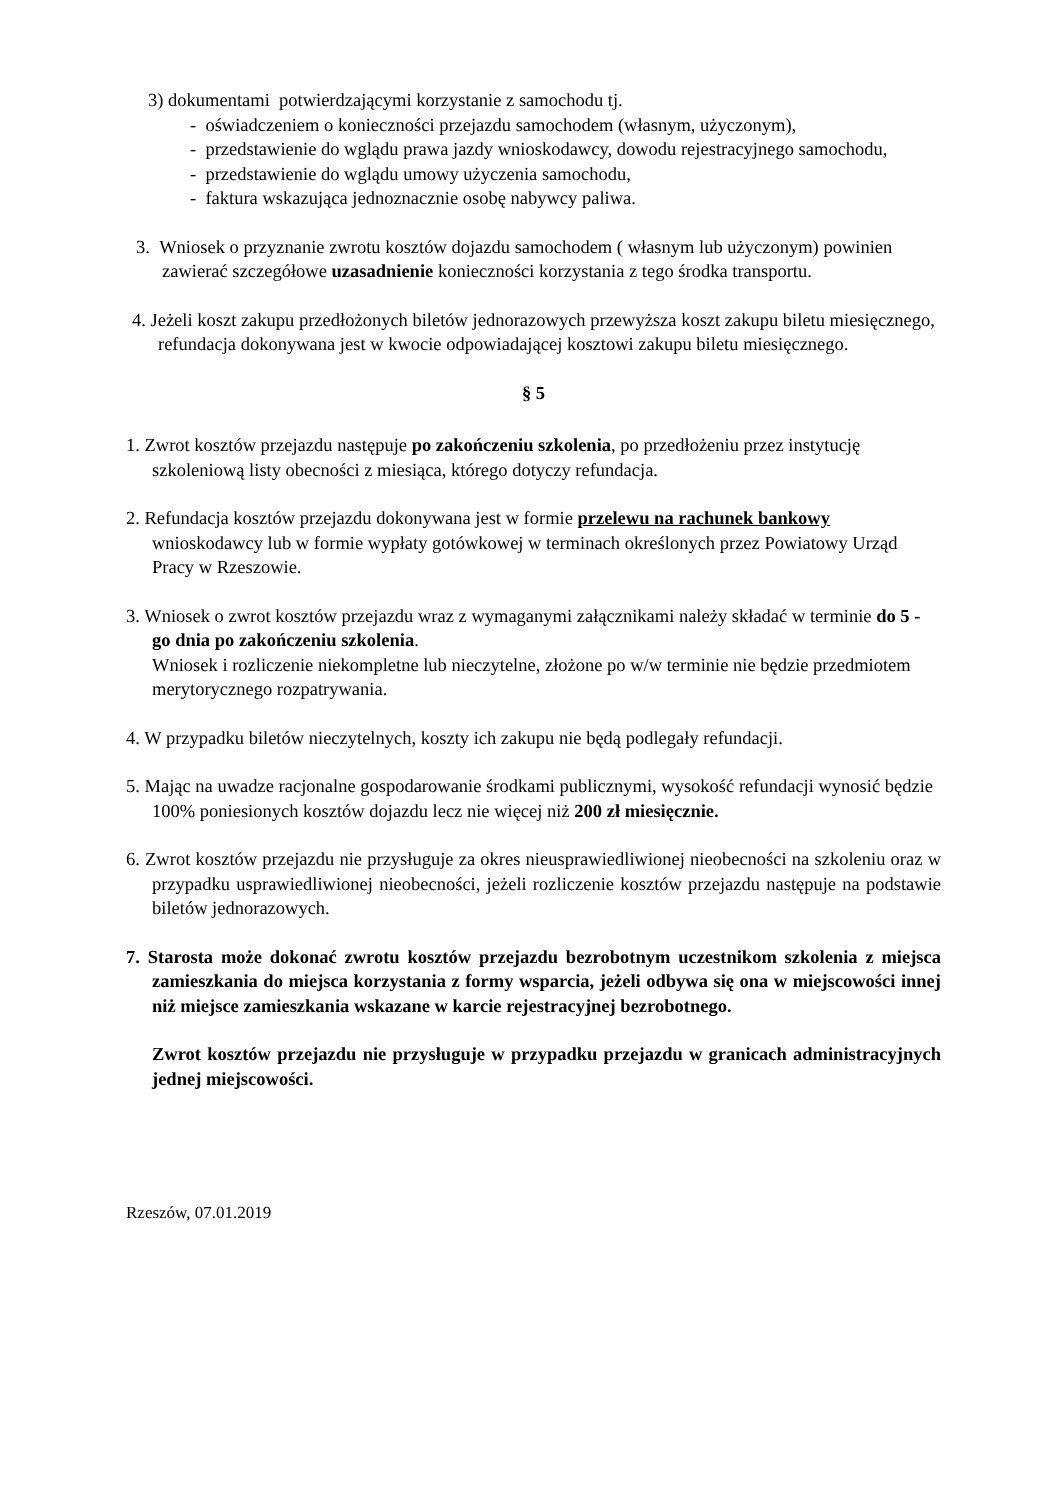3) dokumentami potwierdzającymi korzystanie z samochodu tj.
- oświadczeniem o konieczności przejazdu samochodem (własnym, użyczonym),
- przedstawienie do wglądu prawa jazdy wnioskodawcy, dowodu rejestracyjnego samochodu,
- przedstawienie do wglądu umowy użyczenia samochodu,
- faktura wskazująca jednoznacznie osobę nabywcy paliwa.
3. Wniosek o przyznanie zwrotu kosztów dojazdu samochodem ( własnym lub użyczonym) powinien zawierać szczegółowe uzasadnienie konieczności korzystania z tego środka transportu.
4. Jeżeli koszt zakupu przedłożonych biletów jednorazowych przewyższa koszt zakupu biletu miesięcznego, refundacja dokonywana jest w kwocie odpowiadającej kosztowi zakupu biletu miesięcznego.
§ 5
1. Zwrot kosztów przejazdu następuje po zakończeniu szkolenia, po przedłożeniu przez instytucję szkoleniową listy obecności z miesiąca, którego dotyczy refundacja.
2. Refundacja kosztów przejazdu dokonywana jest w formie przelewu na rachunek bankowy wnioskodawcy lub w formie wypłaty gotówkowej w terminach określonych przez Powiatowy Urząd Pracy w Rzeszowie.
3. Wniosek o zwrot kosztów przejazdu wraz z wymaganymi załącznikami należy składać w terminie do 5 - go dnia po zakończeniu szkolenia.
Wniosek i rozliczenie niekompletne lub nieczytelne, złożone po w/w terminie nie będzie przedmiotem merytorycznego rozpatrywania.
4. W przypadku biletów nieczytelnych, koszty ich zakupu nie będą podlegały refundacji.
5. Mając na uwadze racjonalne gospodarowanie środkami publicznymi, wysokość refundacji wynosić będzie 100% poniesionych kosztów dojazdu lecz nie więcej niż 200 zł miesięcznie.
6. Zwrot kosztów przejazdu nie przysługuje za okres nieusprawiedliwionej nieobecności na szkoleniu oraz w przypadku usprawiedliwionej nieobecności, jeżeli rozliczenie kosztów przejazdu następuje na podstawie biletów jednorazowych.
7. Starosta może dokonać zwrotu kosztów przejazdu bezrobotnym uczestnikom szkolenia z miejsca zamieszkania do miejsca korzystania z formy wsparcia, jeżeli odbywa się ona w miejscowości innej niż miejsce zamieszkania wskazane w karcie rejestracyjnej bezrobotnego.
Zwrot kosztów przejazdu nie przysługuje w przypadku przejazdu w granicach administracyjnych jednej miejscowości.
Rzeszów, 07.01.2019